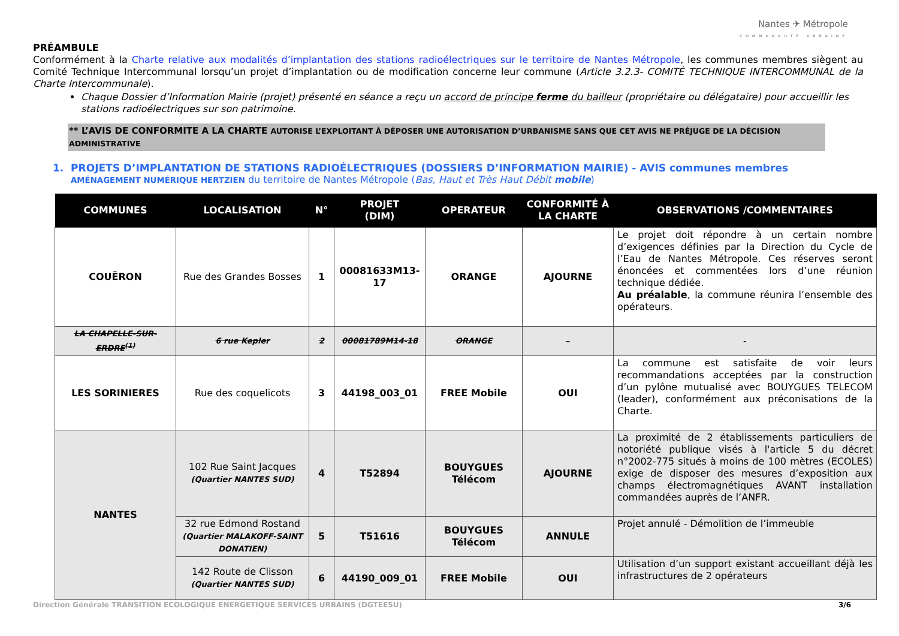Nantes ✈ Métropole
COMMUNAUTÉ URBAINE
PRÉAMBULE
Conformément à la Charte relative aux modalités d’implantation des stations radioélectriques sur le territoire de Nantes Métropole, les communes membres siègent au Comité Technique Intercommunal lorsqu’un projet d’implantation ou de modification concerne leur commune (Article 3.2.3- COMITÉ TECHNIQUE INTERCOMMUNAL de la Charte Intercommunale).
Chaque Dossier d’Information Mairie (projet) présenté en séance a reçu un accord de principe ferme du bailleur (propriétaire ou délégataire) pour accueillir les stations radioélectriques sur son patrimoine.
** L’AVIS DE CONFORMITE A LA CHARTE AUTORISE L’EXPLOITANT À DÉPOSER UNE AUTORISATION D’URBANISME SANS QUE CET AVIS NE PRÉJUGE DE LA DÉCISION ADMINISTRATIVE
1. PROJETS D’IMPLANTATION DE STATIONS RADIOÉLECTRIQUES (DOSSIERS D’INFORMATION MAIRIE) - AVIS communes membres
AMÉNAGEMENT NUMÉRIQUE HERTZIEN du territoire de Nantes Métropole (Bas, Haut et Très Haut Débit mobile)
| COMMUNES | LOCALISATION | N° | PROJET (DIM) | OPERATEUR | CONFORMITÉ À LA CHARTE | OBSERVATIONS /COMMENTAIRES |
| --- | --- | --- | --- | --- | --- | --- |
| COUËRON | Rue des Grandes Bosses | 1 | 00081633M13-17 | ORANGE | AJOURNE | Le projet doit répondre à un certain nombre d’exigences définies par la Direction du Cycle de l’Eau de Nantes Métropole. Ces réserves seront énoncées et commentées lors d’une réunion technique dédiée. Au préalable , la commune réunira l’ensemble des opérateurs. |
| LA CHAPELLE-SUR-ERDRE<sup>(1)</sup> | 6 rue Kepler | 2 | 00081789M14-18 | ORANGE | – | - |
| LES SORINIERES | Rue des coquelicots | 3 | 44198_003_01 | FREE Mobile | OUI | La commune est satisfaite de voir leurs recommandations acceptées par la construction d’un pylône mutualisé avec BOUYGUES TELECOM (leader), conformément aux préconisations de la Charte. |
| NANTES | 102 Rue Saint Jacques (Quartier NANTES SUD) | 4 | T52894 | BOUYGUES Télécom | AJOURNE | La proximité de 2 établissements particuliers de notoriété publique visés à l'article 5 du décret n°2002-775 situés à moins de 100 mètres (ECOLES) exige de disposer des mesures d’exposition aux champs électromagnétiques AVANT installation commandées auprès de l’ANFR. |
| | 32 rue Edmond Rostand (Quartier MALAKOFF-SAINT DONATIEN) | 5 | T51616 | BOUYGUES Télécom | ANNULE | Projet annulé - Démolition de l’immeuble |
| | 142 Route de Clisson (Quartier NANTES SUD) | 6 | 44190_009_01 | FREE Mobile | OUI | Utilisation d’un support existant accueillant déjà les infrastructures de 2 opérateurs |
Direction Générale TRANSITION ECOLOGIQUE ENERGETIQUE SERVICES URBAINS (DGTEESU) 3/6